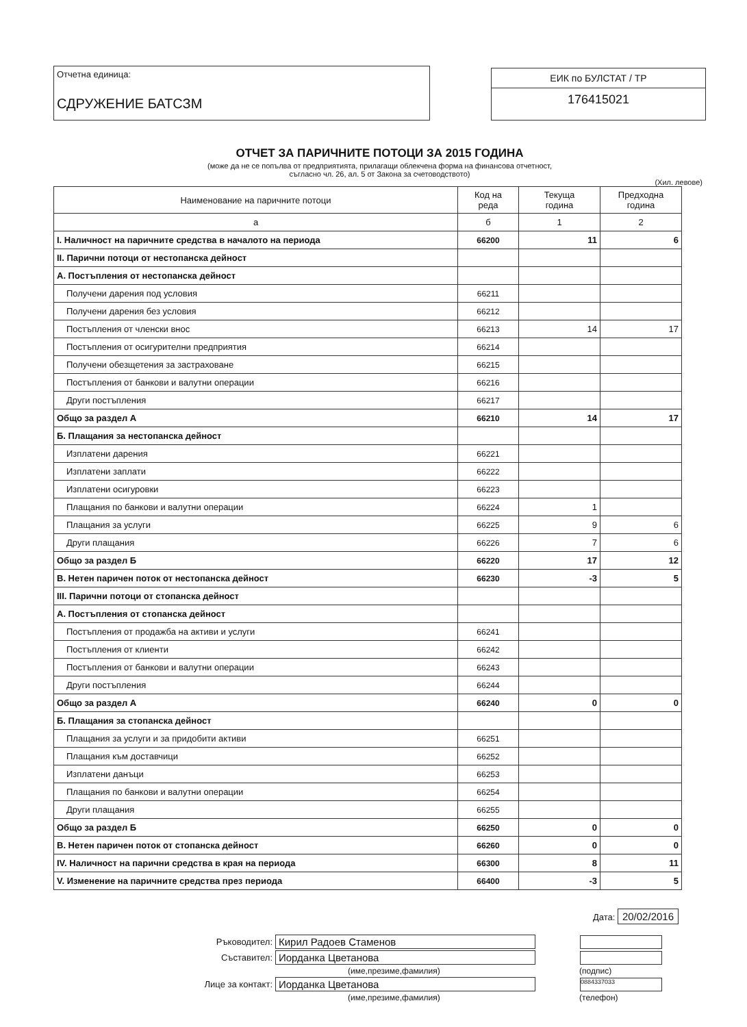Отчетна единица:
СДРУЖЕНИЕ БАТСЗМ
ЕИК по БУЛСТАТ / ТР
176415021
ОТЧЕТ ЗА ПАРИЧНИТЕ ПОТОЦИ ЗА 2015 ГОДИНА
(може да не се попълва от предприятията, прилагащи облекчена форма на финансова отчетност,
съгласно чл. 26, ал. 5 от Закона за счетоводството)
(Хил. левове)
| Наименование на паричните потоци | Код на реда | Текуща година | Предходна година |
| --- | --- | --- | --- |
| а | б | 1 | 2 |
| I. Наличност на паричните средства в началото на периода | 66200 | 11 | 6 |
| II. Парични потоци от нестопанска дейност | | | |
| А. Постъпления от нестопанска дейност | | | |
| Получени дарения под условия | 66211 | | |
| Получени дарения без условия | 66212 | | |
| Постъпления от членски внос | 66213 | 14 | 17 |
| Постъпления от осигурителни предприятия | 66214 | | |
| Получени обезщетения за застраховане | 66215 | | |
| Постъпления от банкови и валутни операции | 66216 | | |
| Други постъпления | 66217 | | |
| Общо за раздел А | 66210 | 14 | 17 |
| Б. Плащания за нестопанска дейност | | | |
| Изплатени дарения | 66221 | | |
| Изплатени заплати | 66222 | | |
| Изплатени осигуровки | 66223 | | |
| Плащания по банкови и валутни операции | 66224 | 1 | |
| Плащания за услуги | 66225 | 9 | 6 |
| Други плащания | 66226 | 7 | 6 |
| Общо за раздел Б | 66220 | 17 | 12 |
| В. Нетен паричен поток от нестопанска дейност | 66230 | -3 | 5 |
| III. Парични потоци от стопанска дейност | | | |
| А. Постъпления от стопанска дейност | | | |
| Постъпления от продажба на активи и услуги | 66241 | | |
| Постъпления от клиенти | 66242 | | |
| Постъпления от банкови и валутни операции | 66243 | | |
| Други постъпления | 66244 | | |
| Общо за раздел А | 66240 | 0 | 0 |
| Б. Плащания за стопанска дейност | | | |
| Плащания за услуги и за придобити активи | 66251 | | |
| Плащания към доставчици | 66252 | | |
| Изплатени данъци | 66253 | | |
| Плащания по банкови и валутни операции | 66254 | | |
| Други плащания | 66255 | | |
| Общо за раздел Б | 66250 | 0 | 0 |
| В. Нетен паричен поток от стопанска дейност | 66260 | 0 | 0 |
| IV. Наличност на парични средства в края на периода | 66300 | 8 | 11 |
| V. Изменение на паричните средства през периода | 66400 | -3 | 5 |
Дата: 20/02/2016
Ръководител:
Кирил Радоев Стаменов
Съставител:
Иорданка Цветанова
(име,презиме,фамилия) (подпис)
Лице за контакт:
Иорданка Цветанова
0884337033
(име,презиме,фамилия) (телефон)